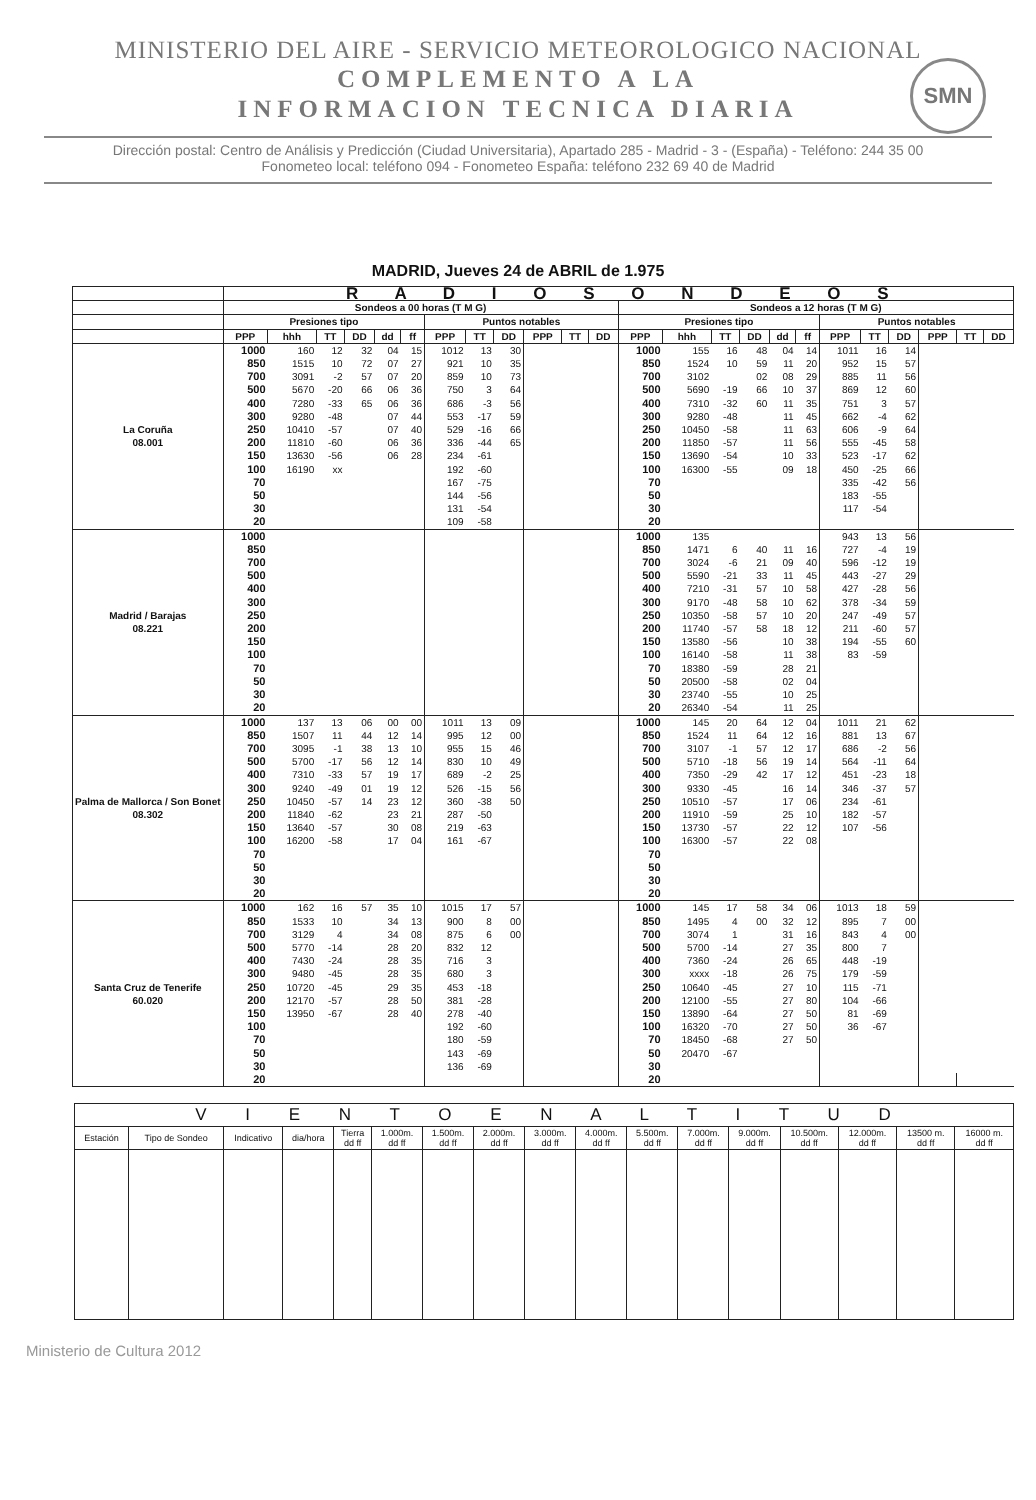MINISTERIO DEL AIRE - SERVICIO METEOROLOGICO NACIONAL
COMPLEMENTO A LA
INFORMACION TECNICA DIARIA
SMN
Dirección postal: Centro de Análisis y Predicción (Ciudad Universitaria), Apartado 285 - Madrid - 3 - (España) - Teléfono: 244 35 00
Fonometeo local: teléfono 094 - Fonometeo España: teléfono 232 69 40 de Madrid
MADRID, Jueves 24 de ABRIL de 1.975
| | R A D I O S O N D E O S | | | | | | | | | | | | | | | | | | | | | | | |
| --- | --- | --- | --- | --- | --- | --- | --- | --- | --- | --- | --- | --- | --- | --- | --- | --- | --- | --- | --- | --- | --- | --- | --- | --- |
| | Sondeos a 00 horas (T M G) | | | | | | | | | | | | Sondeos a 12 horas (T M G) | | | | | | | | | | | |
| | Presiones tipo | | | | | | Puntos notables | | | | | | Presiones tipo | | | | | | Puntos notables | | | | | |
| | PPP | hhh | TT | DD | dd | ff | PPP | TT | DD | PPP | TT | DD | PPP | hhh | TT | DD | dd | ff | PPP | TT | DD | PPP | TT | DD |
| La Coruña 08.001 | 1000 | 160 | 12 | 32 | 04 | 15 | 1012 | 13 | 30 | | | | 1000 | 155 | 16 | 48 | 04 | 14 | 1011 | 16 | 14 | | | |
| | 850 | 1515 | 10 | 72 | 07 | 27 | 921 | 10 | 35 | | | | 850 | 1524 | 10 | 59 | 11 | 20 | 952 | 15 | 57 | | | |
| | 700 | 3091 | -2 | 57 | 07 | 20 | 859 | 10 | 73 | | | | 700 | 3102 | | 02 | 08 | 29 | 885 | 11 | 56 | | | |
| | 500 | 5670 | -20 | 66 | 06 | 36 | 750 | 3 | 64 | | | | 500 | 5690 | -19 | 66 | 10 | 37 | 869 | 12 | 60 | | | |
| | 400 | 7280 | -33 | 65 | 06 | 36 | 686 | -3 | 56 | | | | 400 | 7310 | -32 | 60 | 11 | 35 | 751 | 3 | 57 | | | |
| | 300 | 9280 | -48 | | 07 | 44 | 553 | -17 | 59 | | | | 300 | 9280 | -48 | | 11 | 45 | 662 | -4 | 62 | | | |
| | 250 | 10410 | -57 | | 07 | 40 | 529 | -16 | 66 | | | | 250 | 10450 | -58 | | 11 | 63 | 606 | -9 | 64 | | | |
| | 200 | 11810 | -60 | | 06 | 36 | 336 | -44 | 65 | | | | 200 | 11850 | -57 | | 11 | 56 | 555 | -45 | 58 | | | |
| | 150 | 13630 | -56 | | 06 | 28 | 234 | -61 | | | | | 150 | 13690 | -54 | | 10 | 33 | 523 | -17 | 62 | | | |
| | 100 | 16190 | xx | | | | 192 | -60 | | | | | 100 | 16300 | -55 | | 09 | 18 | 450 | -25 | 66 | | | |
| | 70 | | | | | | 167 | -75 | | | | | 70 | | | | | | 335 | -42 | 56 | | | |
| | 50 | | | | | | 144 | -56 | | | | | 50 | | | | | | 183 | -55 | | | | |
| | 30 | | | | | | 131 | -54 | | | | | 30 | | | | | | 117 | -54 | | | | |
| | 20 | | | | | | 109 | -58 | | | | | 20 | | | | | | | | | | | |
| Madrid / Barajas 08.221 | 1000 | | | | | | | | | | | | 1000 | 135 | | | | | 943 | 13 | 56 | | | |
| | 850 | | | | | | | | | | | | 850 | 1471 | 6 | 40 | 11 | 16 | 727 | -4 | 19 | | | |
| | 700 | | | | | | | | | | | | 700 | 3024 | -6 | 21 | 09 | 40 | 596 | -12 | 19 | | | |
| | 500 | | | | | | | | | | | | 500 | 5590 | -21 | 33 | 11 | 45 | 443 | -27 | 29 | | | |
| | 400 | | | | | | | | | | | | 400 | 7210 | -31 | 57 | 10 | 58 | 427 | -28 | 56 | | | |
| | 300 | | | | | | | | | | | | 300 | 9170 | -48 | 58 | 10 | 62 | 378 | -34 | 59 | | | |
| | 250 | | | | | | | | | | | | 250 | 10350 | -58 | 57 | 10 | 20 | 247 | -49 | 57 | | | |
| | 200 | | | | | | | | | | | | 200 | 11740 | -57 | 58 | 18 | 12 | 211 | -60 | 57 | | | |
| | 150 | | | | | | | | | | | | 150 | 13580 | -56 | | 10 | 38 | 194 | -55 | 60 | | | |
| | 100 | | | | | | | | | | | | 100 | 16140 | -58 | | 11 | 38 | 83 | -59 | | | | |
| | 70 | | | | | | | | | | | | 70 | 18380 | -59 | | 28 | 21 | | | | | | |
| | 50 | | | | | | | | | | | | 50 | 20500 | -58 | | 02 | 04 | | | | | | |
| | 30 | | | | | | | | | | | | 30 | 23740 | -55 | | 10 | 25 | | | | | | |
| | 20 | | | | | | | | | | | | 20 | 26340 | -54 | | 11 | 25 | | | | | | |
| Palma de Mallorca / Son Bonet 08.302 | 1000 | 137 | 13 | 06 | 00 | 00 | 1011 | 13 | 09 | | | | 1000 | 145 | 20 | 64 | 12 | 04 | 1011 | 21 | 62 | | | |
| | 850 | 1507 | 11 | 44 | 12 | 14 | 995 | 12 | 00 | | | | 850 | 1524 | 11 | 64 | 12 | 16 | 881 | 13 | 67 | | | |
| | 700 | 3095 | -1 | 38 | 13 | 10 | 955 | 15 | 46 | | | | 700 | 3107 | -1 | 57 | 12 | 17 | 686 | -2 | 56 | | | |
| | 500 | 5700 | -17 | 56 | 12 | 14 | 830 | 10 | 49 | | | | 500 | 5710 | -18 | 56 | 19 | 14 | 564 | -11 | 64 | | | |
| | 400 | 7310 | -33 | 57 | 19 | 17 | 689 | -2 | 25 | | | | 400 | 7350 | -29 | 42 | 17 | 12 | 451 | -23 | 18 | | | |
| | 300 | 9240 | -49 | 01 | 19 | 12 | 526 | -15 | 56 | | | | 300 | 9330 | -45 | | 16 | 14 | 346 | -37 | 57 | | | |
| | 250 | 10450 | -57 | 14 | 23 | 12 | 360 | -38 | 50 | | | | 250 | 10510 | -57 | | 17 | 06 | 234 | -61 | | | | |
| | 200 | 11840 | -62 | | 23 | 21 | 287 | -50 | | | | | 200 | 11910 | -59 | | 25 | 10 | 182 | -57 | | | | |
| | 150 | 13640 | -57 | | 30 | 08 | 219 | -63 | | | | | 150 | 13730 | -57 | | 22 | 12 | 107 | -56 | | | | |
| | 100 | 16200 | -58 | | 17 | 04 | 161 | -67 | | | | | 100 | 16300 | -57 | | 22 | 08 | | | | | | |
| | 70 | | | | | | | | | | | | 70 | | | | | | | | | | | |
| | 50 | | | | | | | | | | | | 50 | | | | | | | | | | | |
| | 30 | | | | | | | | | | | | 30 | | | | | | | | | | | |
| | 20 | | | | | | | | | | | | 20 | | | | | | | | | | | |
| Santa Cruz de Tenerife 60.020 | 1000 | 162 | 16 | 57 | 35 | 10 | 1015 | 17 | 57 | | | | 1000 | 145 | 17 | 58 | 34 | 06 | 1013 | 18 | 59 | | | |
| | 850 | 1533 | 10 | | 34 | 13 | 900 | 8 | 00 | | | | 850 | 1495 | 4 | 00 | 32 | 12 | 895 | 7 | 00 | | | |
| | 700 | 3129 | 4 | | 34 | 08 | 875 | 6 | 00 | | | | 700 | 3074 | 1 | | 31 | 16 | 843 | 4 | 00 | | | |
| | 500 | 5770 | -14 | | 28 | 20 | 832 | 12 | | | | | 500 | 5700 | -14 | | 27 | 35 | 800 | 7 | | | | |
| | 400 | 7430 | -24 | | 28 | 35 | 716 | 3 | | | | | 400 | 7360 | -24 | | 26 | 65 | 448 | -19 | | | | |
| | 300 | 9480 | -45 | | 28 | 35 | 680 | 3 | | | | | 300 | xxxx | -18 | | 26 | 75 | 179 | -59 | | | | |
| | 250 | 10720 | -45 | | 29 | 35 | 453 | -18 | | | | | 250 | 10640 | -45 | | 27 | 10 | 115 | -71 | | | | |
| | 200 | 12170 | -57 | | 28 | 50 | 381 | -28 | | | | | 200 | 12100 | -55 | | 27 | 80 | 104 | -66 | | | | |
| | 150 | 13950 | -67 | | 28 | 40 | 278 | -40 | | | | | 150 | 13890 | -64 | | 27 | 50 | 81 | -69 | | | | |
| | 100 | | | | | | 192 | -60 | | | | | 100 | 16320 | -70 | | 27 | 50 | 36 | -67 | | | | |
| | 70 | | | | | | 180 | -59 | | | | | 70 | 18450 | -68 | | 27 | 50 | | | | | | |
| | 50 | | | | | | 143 | -69 | | | | | 50 | 20470 | -67 | | | | | | | | | |
| | 30 | | | | | | 136 | -69 | | | | | 30 | | | | | | | | | | | |
| | 20 | | | | | | | | | | | | 20 | | | | | | | | | | | |
| V I E N T O E N A L T I T U D | | | | | | | | | | | | | | | | |
| --- | --- | --- | --- | --- | --- | --- | --- | --- | --- | --- | --- | --- | --- | --- | --- | --- |
| Estación | Tipo de Sondeo | Indicativo | dia/hora | Tierra dd ff | 1.000m. dd ff | 1.500m. dd ff | 2.000m. dd ff | 3.000m. dd ff | 4.000m. dd ff | 5.500m. dd ff | 7.000m. dd ff | 9.000m. dd ff | 10.500m. dd ff | 12.000m. dd ff | 13500 m. dd ff | 16000 m. dd ff |
Ministerio de Cultura 2012